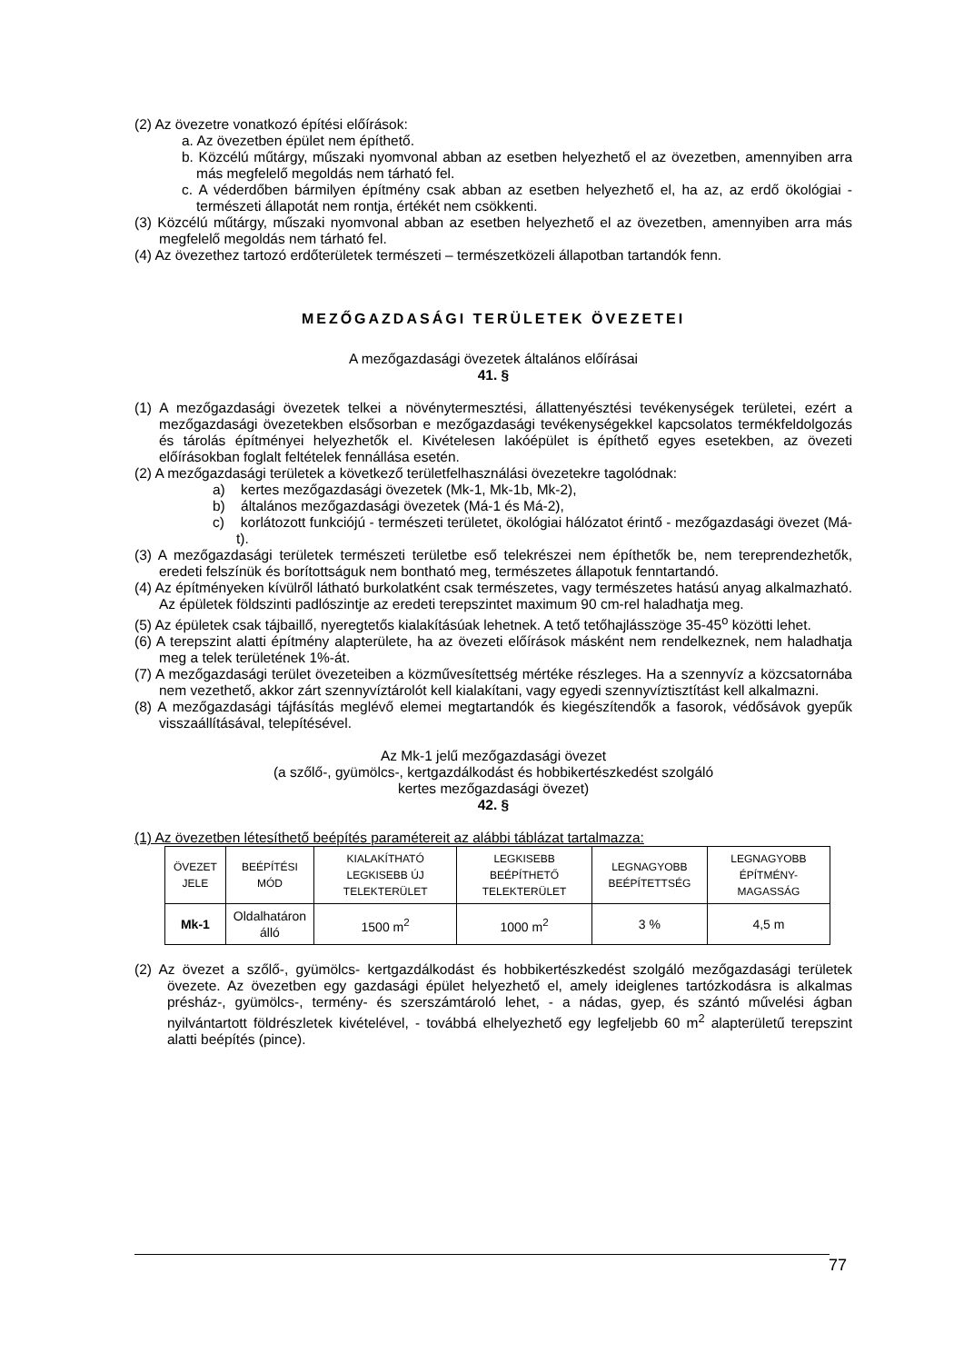(2) Az övezetre vonatkozó építési előírások:
a. Az övezetben épület nem építhető.
b. Közcélú műtárgy, műszaki nyomvonal abban az esetben helyezhető el az övezetben, amennyiben arra más megfelelő megoldás nem tárható fel.
c. A véderdőben bármilyen építmény csak abban az esetben helyezhető el, ha az, az erdő ökológiai - természeti állapotát nem rontja, értékét nem csökkenti.
(3) Közcélú műtárgy, műszaki nyomvonal abban az esetben helyezhető el az övezetben, amennyiben arra más megfelelő megoldás nem tárható fel.
(4) Az övezethez tartozó erdőterületek természeti – természetközeli állapotban tartandók fenn.
MEZŐGAZDASÁGI TERÜLETEK ÖVEZETEI
A mezőgazdasági övezetek általános előírásai
41. §
(1) A mezőgazdasági övezetek telkei a növénytermesztési, állattenyésztési tevékenységek területei, ezért a mezőgazdasági övezetekben elsősorban e mezőgazdasági tevékenységekkel kapcsolatos termékfeldolgozás és tárolás építményei helyezhetők el. Kivételesen lakóépület is építhető egyes esetekben, az övezeti előírásokban foglalt feltételek fennállása esetén.
(2) A mezőgazdasági területek a következő területfelhasználási övezetekre tagolódnak:
a) kertes mezőgazdasági övezetek (Mk-1, Mk-1b, Mk-2),
b) általános mezőgazdasági övezetek (Má-1 és Má-2),
c) korlátozott funkciójú - természeti területet, ökológiai hálózatot érintő - mezőgazdasági övezet (Má-t).
(3) A mezőgazdasági területek természeti területbe eső telekrészei nem építhetők be, nem tereprendezhetők, eredeti felszínük és borítottságuk nem bontható meg, természetes állapotuk fenntartandó.
(4) Az építményeken kívülről látható burkolatként csak természetes, vagy természetes hatású anyag alkalmazható. Az épületek földszinti padlószintje az eredeti terepszintet maximum 90 cm-rel haladhatja meg.
(5) Az épületek csak tájbaillő, nyeregtetős kialakításúak lehetnek. A tető tetőhajlásszöge 35-45<sup>o</sup> közötti lehet.
(6) A terepszint alatti építmény alapterülete, ha az övezeti előírások másként nem rendelkeznek, nem haladhatja meg a telek területének 1%-át.
(7) A mezőgazdasági terület övezeteiben a közművesítettség mértéke részleges. Ha a szennyvíz a közcsatornába nem vezethető, akkor zárt szennyvíztárolót kell kialakítani, vagy egyedi szennyvíztisztítást kell alkalmazni.
(8) A mezőgazdasági tájfásítás meglévő elemei megtartandók és kiegészítendők a fasorok, védősávok gyepűk visszaállításával, telepítésével.
Az Mk-1 jelű mezőgazdasági övezet
(a szőlő-, gyümölcs-, kertgazdálkodást és hobbikertészkedést szolgáló
kertes mezőgazdasági övezet)
42. §
(1) Az övezetben létesíthető beépítés paramétereit az alábbi táblázat tartalmazza:
| ÖVEZET JELE | BEÉPÍTÉSI MÓD | KIALAKÍTHATÓ LEGKISEBB ÚJ TELEKTERÜLET | LEGKISEBB BEÉPÍTHETŐ TELEKTERÜLET | LEGNAGYOBB BEÉPÍTETTSÉG | LEGNAGYOBB ÉPÍTMÉNY-MAGASSÁG |
| --- | --- | --- | --- | --- | --- |
| Mk-1 | Oldalhatáron álló | 1500 m<sup>2</sup> | 1000 m<sup>2</sup> | 3 % | 4,5 m |
(2) Az övezet a szőlő-, gyümölcs- kertgazdálkodást és hobbikertészkedést szolgáló mezőgazdasági területek övezete. Az övezetben egy gazdasági épület helyezhető el, amely ideiglenes tartózkodásra is alkalmas présház-, gyümölcs-, termény- és szerszámtároló lehet, - a nádas, gyep, és szántó művelési ágban nyilvántartott földrészletek kivételével, - továbbá elhelyezhető egy legfeljebb 60 m<sup>2</sup> alapterületű terepszint alatti beépítés (pince).
77